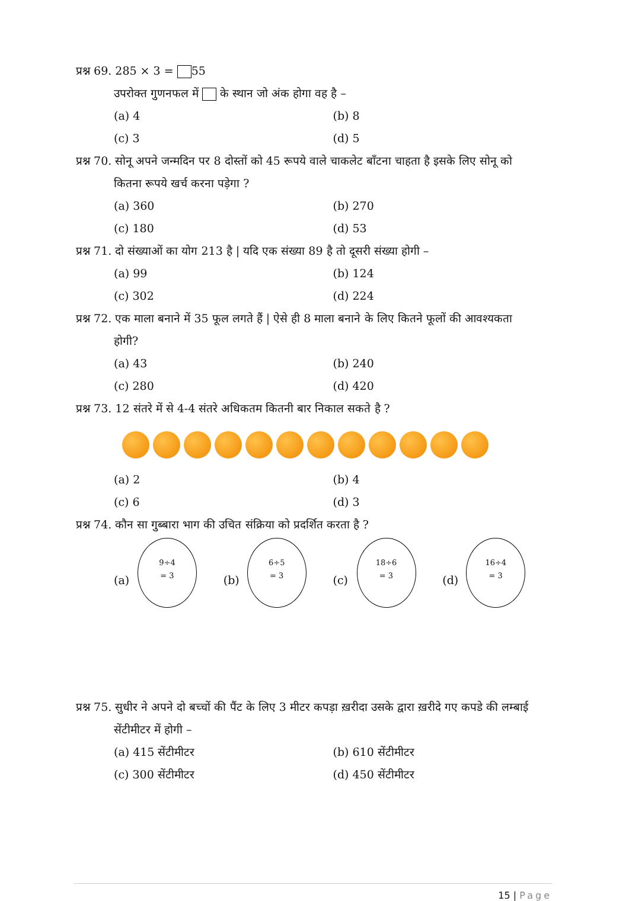प्रश्न 69. 285 × 3 = 55
उपरोक्त गुणनफल में के स्थान जो अंक होगा वह है –
(a) 4 (b) 8
(c) 3 (d) 5
प्रश्न 70. सोनू अपने जन्मदिन पर 8 दोस्तों को 45 रूपये वाले चाकलेट बाँटना चाहता है इसके लिए सोनू को
कितना रूपये खर्च करना पड़ेगा ?
(a) 360 (b) 270
(c) 180 (d) 53
प्रश्न 71. दो संख्याओं का योग 213 है | यदि एक संख्या 89 है तो दूसरी संख्या होगी –
(a) 99 (b) 124
(c) 302 (d) 224
प्रश्न 72. एक माला बनाने में 35 फूल लगते हैं | ऐसे ही 8 माला बनाने के लिए कितने फूलों की आवश्यकता
होगी?
(a) 43 (b) 240
(c) 280 (d) 420
प्रश्न 73. 12 संतरे में से 4-4 संतरे अधिकतम कितनी बार निकाल सकते है ?
(a) 2 (b) 4
(c) 6 (d) 3
प्रश्न 74. कौन सा गुब्बारा भाग की उचित संक्रिया को प्रदर्शित करता है ?
(a)
9÷4
= 3
(b)
6÷5
= 3
(c)
18÷6
= 3
(d)
16÷4
= 3
प्रश्न 75. सुधीर ने अपने दो बच्चों की पैंट के लिए 3 मीटर कपड़ा ख़रीदा उसके द्वारा ख़रीदे गए कपडे की लम्बाई
सेंटीमीटर में होगी –
(a) 415 सेंटीमीटर (b) 610 सेंटीमीटर
(c) 300 सेंटीमीटर (d) 450 सेंटीमीटर
15 | Page